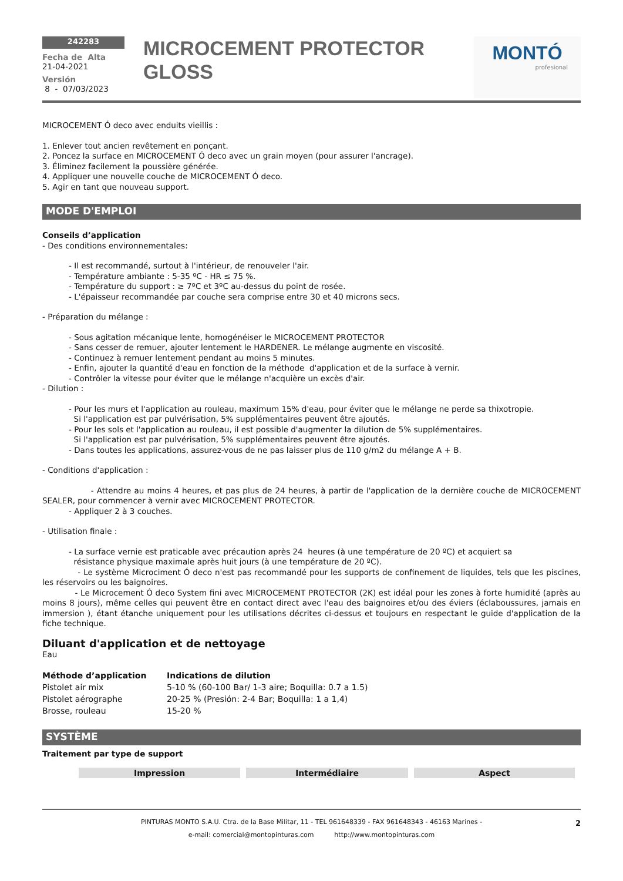242283
Fecha de Alta
21-04-2021
Versión
8 - 07/03/2023
MICROCEMENT PROTECTOR GLOSS
MONTÓ
profesional
MICROCEMENT Ó deco avec enduits vieillis :
1. Enlever tout ancien revêtement en ponçant.
2. Poncez la surface en MICROCEMENT Ó deco avec un grain moyen (pour assurer l'ancrage).
3. Éliminez facilement la poussière générée.
4. Appliquer une nouvelle couche de MICROCEMENT Ó deco.
5. Agir en tant que nouveau support.
MODE D'EMPLOI
Conseils d’application
- Des conditions environnementales:
- Il est recommandé, surtout à l'intérieur, de renouveler l'air.
- Température ambiante : 5-35 ºC - HR ≤ 75 %.
- Température du support : ≥ 7ºC et 3ºC au-dessus du point de rosée.
- L'épaisseur recommandée par couche sera comprise entre 30 et 40 microns secs.
- Préparation du mélange :
- Sous agitation mécanique lente, homogénéiser le MICROCEMENT PROTECTOR
- Sans cesser de remuer, ajouter lentement le HARDENER. Le mélange augmente en viscosité.
- Continuez à remuer lentement pendant au moins 5 minutes.
- Enfin, ajouter la quantité d'eau en fonction de la méthode d'application et de la surface à vernir.
- Contrôler la vitesse pour éviter que le mélange n'acquière un excès d'air.
- Dilution :
- Pour les murs et l'application au rouleau, maximum 15% d'eau, pour éviter que le mélange ne perde sa thixotropie.
Si l'application est par pulvérisation, 5% supplémentaires peuvent être ajoutés.
- Pour les sols et l'application au rouleau, il est possible d'augmenter la dilution de 5% supplémentaires.
Si l'application est par pulvérisation, 5% supplémentaires peuvent être ajoutés.
- Dans toutes les applications, assurez-vous de ne pas laisser plus de 110 g/m2 du mélange A + B.
- Conditions d'application :
- Attendre au moins 4 heures, et pas plus de 24 heures, à partir de l'application de la dernière couche de MICROCEMENT SEALER, pour commencer à vernir avec MICROCEMENT PROTECTOR.
- Appliquer 2 à 3 couches.
- Utilisation finale :
- La surface vernie est praticable avec précaution après 24 heures (à une température de 20 ºC) et acquiert sa
résistance physique maximale après huit jours (à une température de 20 ºC).
- Le système Microciment Ó deco n'est pas recommandé pour les supports de confinement de liquides, tels que les piscines, les réservoirs ou les baignoires.
- Le Microcement Ó deco System fini avec MICROCEMENT PROTECTOR (2K) est idéal pour les zones à forte humidité (après au moins 8 jours), même celles qui peuvent être en contact direct avec l'eau des baignoires et/ou des éviers (éclaboussures, jamais en immersion ), étant étanche uniquement pour les utilisations décrites ci-dessus et toujours en respectant le guide d'application de la fiche technique.
Diluant d'application et de nettoyage
Eau
| Méthode d’application | Indications de dilution |
| --- | --- |
| Pistolet air mix | 5-10 % (60-100 Bar/ 1-3 aire; Boquilla: 0.7 a 1.5) |
| Pistolet aérographe | 20-25 % (Presión: 2-4 Bar; Boquilla: 1 a 1,4) |
| Brosse, rouleau | 15-20 % |
SYSTÈME
Traitement par type de support
| Impression | Intermédiaire | Aspect |
PINTURAS MONTO S.A.U. Ctra. de la Base Militar, 11 - TEL 961648339 - FAX 961648343 - 46163 Marines -
e-mail: comercial@montopinturas.com http://www.montopinturas.com
2